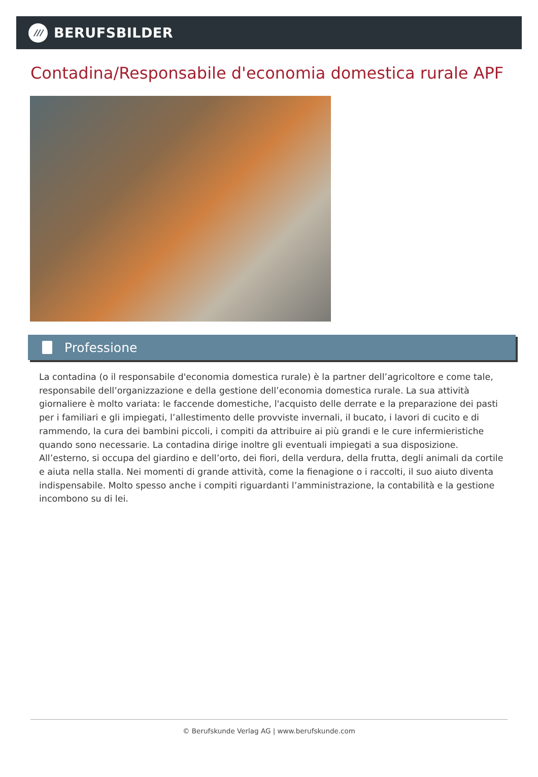///
BERUFSBILDER
Contadina/Responsabile d'economia domestica rurale APF
Professione
La contadina (o il responsabile d'economia domestica rurale) è la partner dell’agricoltore e come tale, responsabile dell’organizzazione e della gestione dell’economia domestica rurale. La sua attività giornaliere è molto variata: le faccende domestiche, l'acquisto delle derrate e la preparazione dei pasti per i familiari e gli impiegati, l’allestimento delle provviste invernali, il bucato, i lavori di cucito e di rammendo, la cura dei bambini piccoli, i compiti da attribuire ai più grandi e le cure infermieristiche quando sono necessarie. La contadina dirige inoltre gli eventuali impiegati a sua disposizione. All’esterno, si occupa del giardino e dell’orto, dei fiori, della verdura, della frutta, degli animali da cortile e aiuta nella stalla. Nei momenti di grande attività, come la fienagione o i raccolti, il suo aiuto diventa indispensabile. Molto spesso anche i compiti riguardanti l’amministrazione, la contabilità e la gestione incombono su di lei.
© Berufskunde Verlag AG | www.berufskunde.com